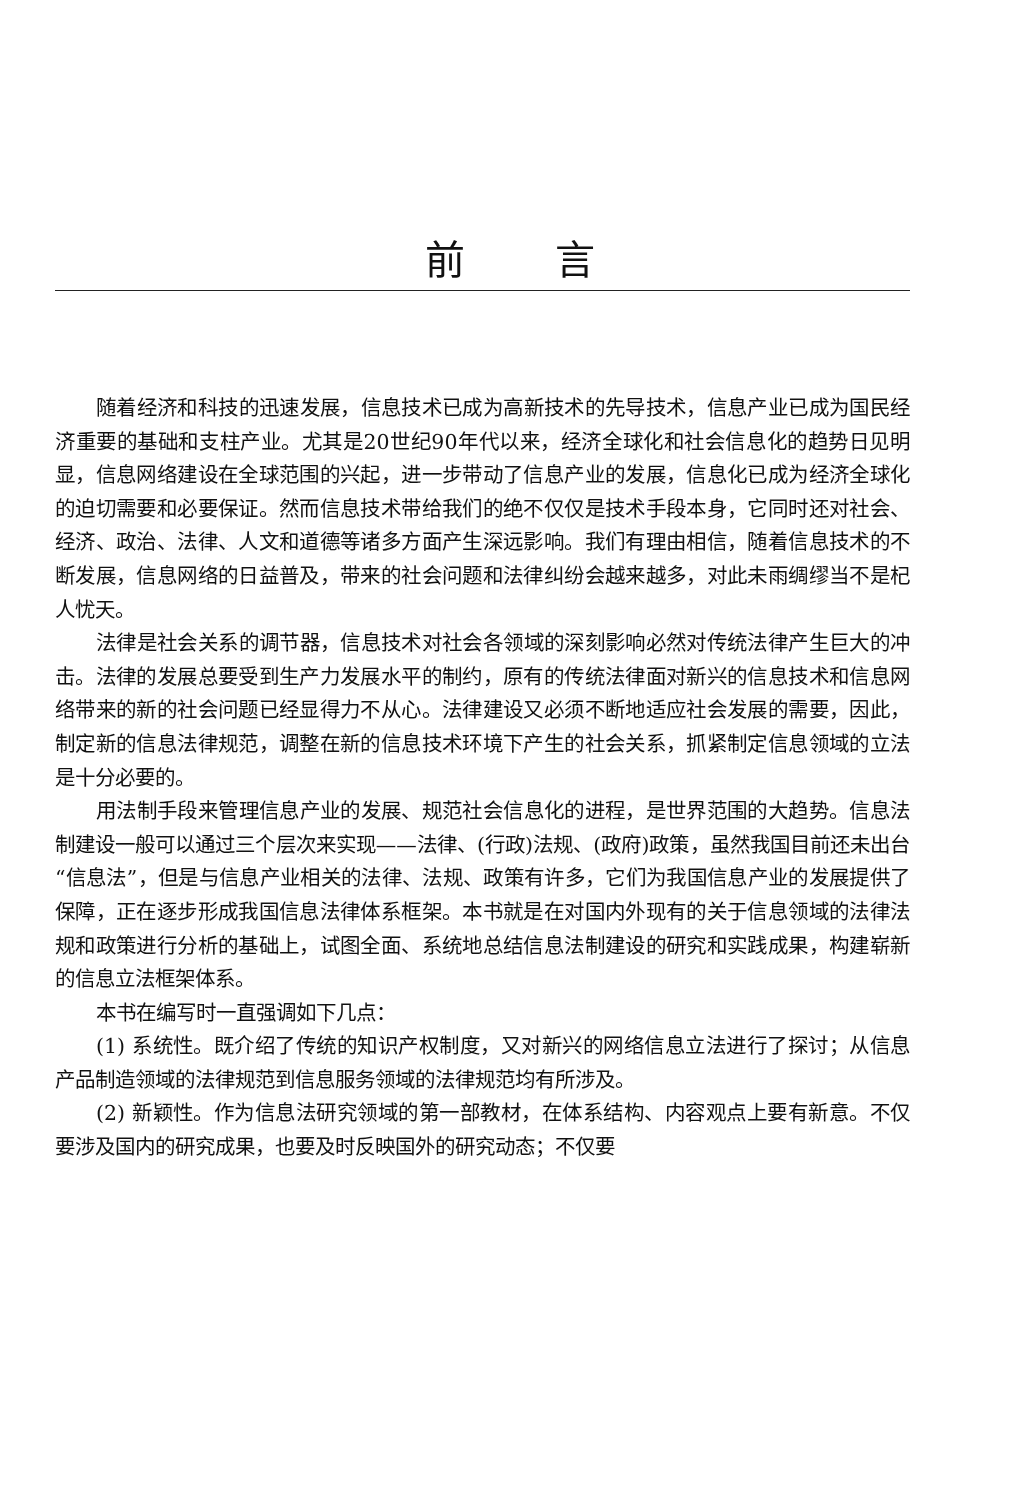前言
随着经济和科技的迅速发展，信息技术已成为高新技术的先导技术，信息产业已成为国民经济重要的基础和支柱产业。尤其是20世纪90年代以来，经济全球化和社会信息化的趋势日见明显，信息网络建设在全球范围的兴起，进一步带动了信息产业的发展，信息化已成为经济全球化的迫切需要和必要保证。然而信息技术带给我们的绝不仅仅是技术手段本身，它同时还对社会、经济、政治、法律、人文和道德等诸多方面产生深远影响。我们有理由相信，随着信息技术的不断发展，信息网络的日益普及，带来的社会问题和法律纠纷会越来越多，对此未雨绸缪当不是杞人忧天。
法律是社会关系的调节器，信息技术对社会各领域的深刻影响必然对传统法律产生巨大的冲击。法律的发展总要受到生产力发展水平的制约，原有的传统法律面对新兴的信息技术和信息网络带来的新的社会问题已经显得力不从心。法律建设又必须不断地适应社会发展的需要，因此，制定新的信息法律规范，调整在新的信息技术环境下产生的社会关系，抓紧制定信息领域的立法是十分必要的。
用法制手段来管理信息产业的发展、规范社会信息化的进程，是世界范围的大趋势。信息法制建设一般可以通过三个层次来实现——法律、(行政)法规、(政府)政策，虽然我国目前还未出台“信息法”，但是与信息产业相关的法律、法规、政策有许多，它们为我国信息产业的发展提供了保障，正在逐步形成我国信息法律体系框架。本书就是在对国内外现有的关于信息领域的法律法规和政策进行分析的基础上，试图全面、系统地总结信息法制建设的研究和实践成果，构建崭新的信息立法框架体系。
本书在编写时一直强调如下几点：
(1) 系统性。既介绍了传统的知识产权制度，又对新兴的网络信息立法进行了探讨；从信息产品制造领域的法律规范到信息服务领域的法律规范均有所涉及。
(2) 新颖性。作为信息法研究领域的第一部教材，在体系结构、内容观点上要有新意。不仅要涉及国内的研究成果，也要及时反映国外的研究动态；不仅要